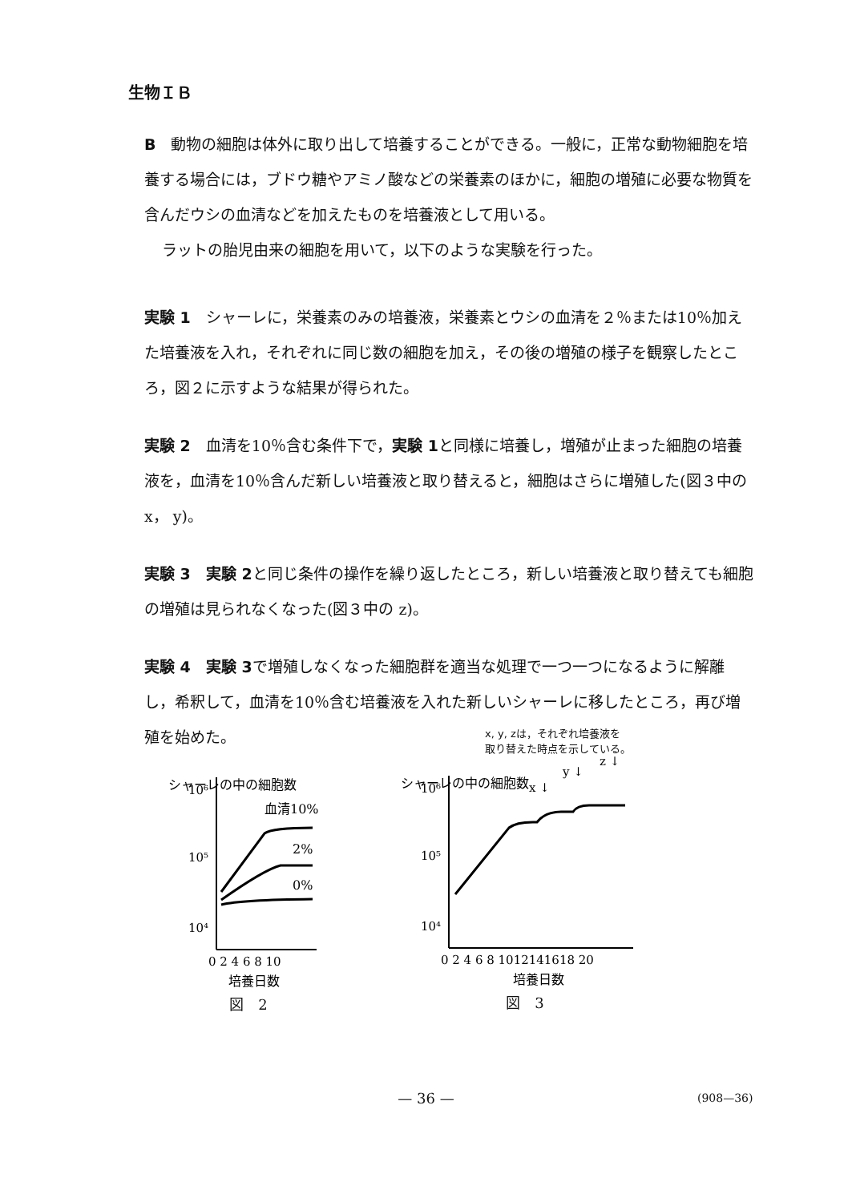生物ＩＢ
B　動物の細胞は体外に取り出して培養することができる。一般に，正常な動物細胞を培養する場合には，ブドウ糖やアミノ酸などの栄養素のほかに，細胞の増殖に必要な物質を含んだウシの血清などを加えたものを培養液として用いる。
ラットの胎児由来の細胞を用いて，以下のような実験を行った。
実験 1　シャーレに，栄養素のみの培養液，栄養素とウシの血清を２％または10％加えた培養液を入れ，それぞれに同じ数の細胞を加え，その後の増殖の様子を観察したところ，図２に示すような結果が得られた。
実験 2　血清を10％含む条件下で，実験 1と同様に培養し，増殖が止まった細胞の培養液を，血清を10％含んだ新しい培養液と取り替えると，細胞はさらに増殖した(図３中の x， y)。
実験 3　実験 2と同じ条件の操作を繰り返したところ，新しい培養液と取り替えても細胞の増殖は見られなくなった(図３中の z)。
実験 4　実験 3で増殖しなくなった細胞群を適当な処理で一つ一つになるように解離し，希釈して，血清を10％含む培養液を入れた新しいシャーレに移したところ，再び増殖を始めた。
シャーレの中の細胞数
10⁶
10⁵
10⁴
血清10%
2%
0%
0 2 4 6 8 10
培養日数
図　2
x, y, zは，それぞれ培養液を
取り替えた時点を示している。
シャーレの中の細胞数
10⁶
10⁵
10⁴
x ↓
y ↓
z ↓
0 2 4 6 8 1012141618 20
培養日数
図　3
— 36 — (908—36)